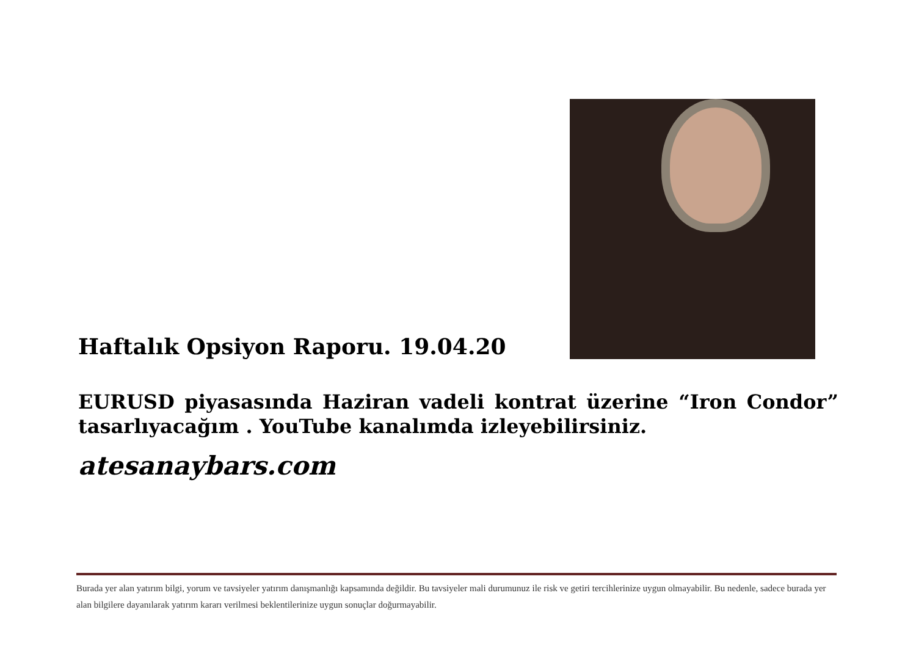Haftalık Opsiyon Raporu. 19.04.20
EURUSD piyasasında Haziran vadeli kontrat üzerine “Iron Condor” tasarlıyacağım . YouTube kanalımda izleyebilirsiniz.
atesanaybars.com
Burada yer alan yatırım bilgi, yorum ve tavsiyeler yatırım danışmanlığı kapsamında değildir. Bu tavsiyeler mali durumunuz ile risk ve getiri tercihlerinize uygun olmayabilir. Bu nedenle, sadece burada yer alan bilgilere dayanılarak yatırım kararı verilmesi beklentilerinize uygun sonuçlar doğurmayabilir.